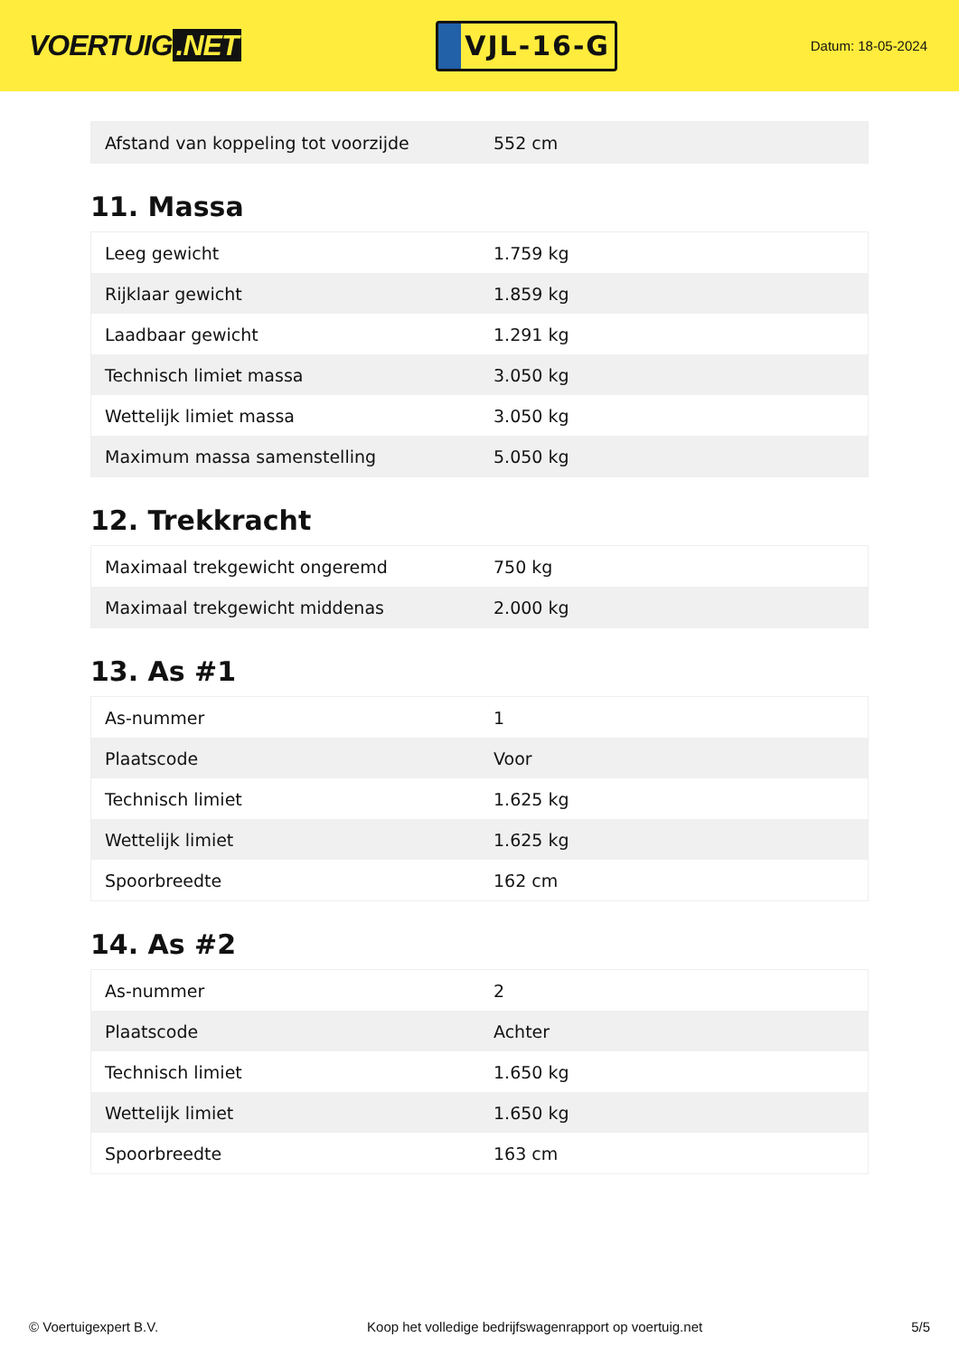VOERTUIG.NET
VJL-16-G
Datum: 18-05-2024
| Afstand van koppeling tot voorzijde | 552 cm |
11. Massa
| Leeg gewicht | 1.759 kg |
| Rijklaar gewicht | 1.859 kg |
| Laadbaar gewicht | 1.291 kg |
| Technisch limiet massa | 3.050 kg |
| Wettelijk limiet massa | 3.050 kg |
| Maximum massa samenstelling | 5.050 kg |
12. Trekkracht
| Maximaal trekgewicht ongeremd | 750 kg |
| Maximaal trekgewicht middenas | 2.000 kg |
13. As #1
| As-nummer | 1 |
| Plaatscode | Voor |
| Technisch limiet | 1.625 kg |
| Wettelijk limiet | 1.625 kg |
| Spoorbreedte | 162 cm |
14. As #2
| As-nummer | 2 |
| Plaatscode | Achter |
| Technisch limiet | 1.650 kg |
| Wettelijk limiet | 1.650 kg |
| Spoorbreedte | 163 cm |
© Voertuigexpert B.V. Koop het volledige bedrijfswagenrapport op voertuig.net 5/5